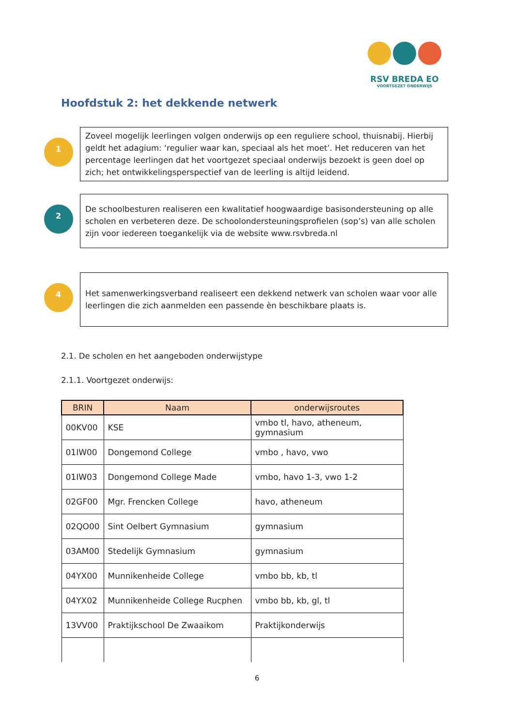RSV BREDA EO
VOORTGEZET ONDERWIJS
Hoofdstuk 2: het dekkende netwerk
1
Zoveel mogelijk leerlingen volgen onderwijs op een reguliere school, thuisnabij. Hierbij geldt het adagium: ‘regulier waar kan, speciaal als het moet’. Het reduceren van het percentage leerlingen dat het voortgezet speciaal onderwijs bezoekt is geen doel op zich; het ontwikkelingsperspectief van de leerling is altijd leidend.
2
De schoolbesturen realiseren een kwalitatief hoogwaardige basisondersteuning op alle scholen en verbeteren deze. De schoolondersteuningsprofielen (sop’s) van alle scholen zijn voor iedereen toegankelijk via de website www.rsvbreda.nl
4
Het samenwerkingsverband realiseert een dekkend netwerk van scholen waar voor alle leerlingen die zich aanmelden een passende èn beschikbare plaats is.
2.1. De scholen en het aangeboden onderwijstype
2.1.1. Voortgezet onderwijs:
| BRIN | Naam | onderwijsroutes |
| --- | --- | --- |
| 00KV00 | KSE | vmbo tl, havo, atheneum, gymnasium |
| 01IW00 | Dongemond College | vmbo , havo, vwo |
| 01IW03 | Dongemond College Made | vmbo, havo 1-3, vwo 1-2 |
| 02GF00 | Mgr. Frencken College | havo, atheneum |
| 02QO00 | Sint Oelbert Gymnasium | gymnasium |
| 03AM00 | Stedelijk Gymnasium | gymnasium |
| 04YX00 | Munnikenheide College | vmbo bb, kb, tl |
| 04YX02 | Munnikenheide College Rucphen | vmbo bb, kb, gl, tl |
| 13VV00 | Praktijkschool De Zwaaikom | Praktijkonderwijs |
6